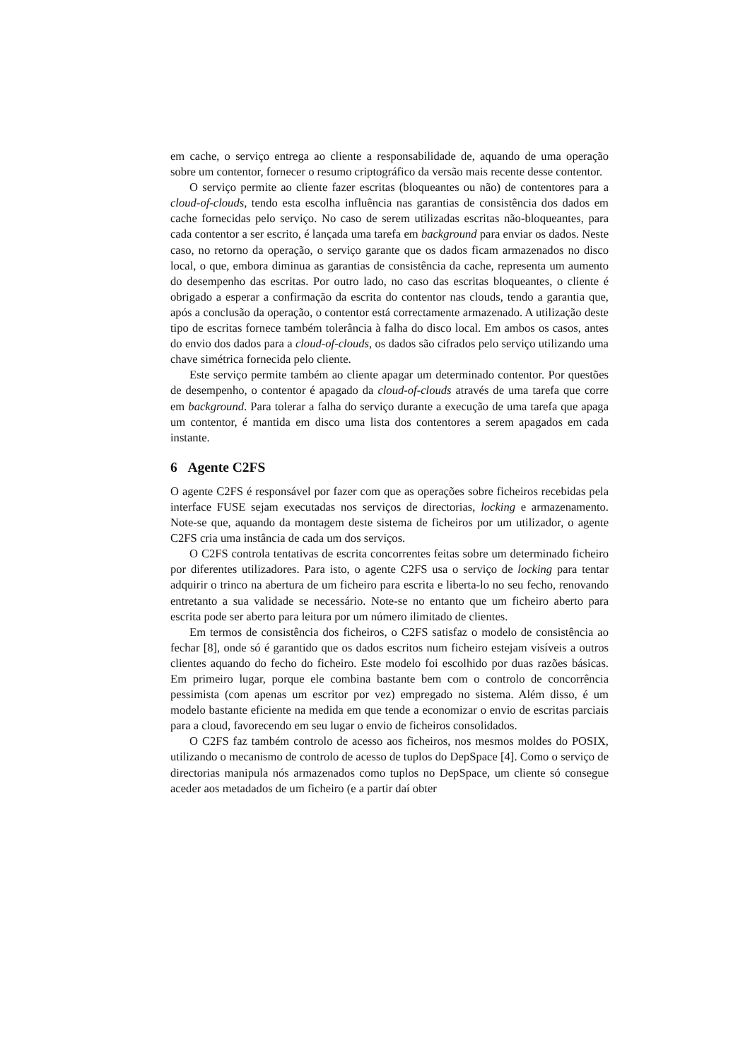em cache, o serviço entrega ao cliente a responsabilidade de, aquando de uma operação sobre um contentor, fornecer o resumo criptográfico da versão mais recente desse contentor.
O serviço permite ao cliente fazer escritas (bloqueantes ou não) de contentores para a cloud-of-clouds, tendo esta escolha influência nas garantias de consistência dos dados em cache fornecidas pelo serviço. No caso de serem utilizadas escritas não-bloqueantes, para cada contentor a ser escrito, é lançada uma tarefa em background para enviar os dados. Neste caso, no retorno da operação, o serviço garante que os dados ficam armazenados no disco local, o que, embora diminua as garantias de consistência da cache, representa um aumento do desempenho das escritas. Por outro lado, no caso das escritas bloqueantes, o cliente é obrigado a esperar a confirmação da escrita do contentor nas clouds, tendo a garantia que, após a conclusão da operação, o contentor está correctamente armazenado. A utilização deste tipo de escritas fornece também tolerância à falha do disco local. Em ambos os casos, antes do envio dos dados para a cloud-of-clouds, os dados são cifrados pelo serviço utilizando uma chave simétrica fornecida pelo cliente.
Este serviço permite também ao cliente apagar um determinado contentor. Por questões de desempenho, o contentor é apagado da cloud-of-clouds através de uma tarefa que corre em background. Para tolerar a falha do serviço durante a execução de uma tarefa que apaga um contentor, é mantida em disco uma lista dos contentores a serem apagados em cada instante.
6 Agente C2FS
O agente C2FS é responsável por fazer com que as operações sobre ficheiros recebidas pela interface FUSE sejam executadas nos serviços de directorias, locking e armazenamento. Note-se que, aquando da montagem deste sistema de ficheiros por um utilizador, o agente C2FS cria uma instância de cada um dos serviços.
O C2FS controla tentativas de escrita concorrentes feitas sobre um determinado ficheiro por diferentes utilizadores. Para isto, o agente C2FS usa o serviço de locking para tentar adquirir o trinco na abertura de um ficheiro para escrita e liberta-lo no seu fecho, renovando entretanto a sua validade se necessário. Note-se no entanto que um ficheiro aberto para escrita pode ser aberto para leitura por um número ilimitado de clientes.
Em termos de consistência dos ficheiros, o C2FS satisfaz o modelo de consistência ao fechar [8], onde só é garantido que os dados escritos num ficheiro estejam visíveis a outros clientes aquando do fecho do ficheiro. Este modelo foi escolhido por duas razões básicas. Em primeiro lugar, porque ele combina bastante bem com o controlo de concorrência pessimista (com apenas um escritor por vez) empregado no sistema. Além disso, é um modelo bastante eficiente na medida em que tende a economizar o envio de escritas parciais para a cloud, favorecendo em seu lugar o envio de ficheiros consolidados.
O C2FS faz também controlo de acesso aos ficheiros, nos mesmos moldes do POSIX, utilizando o mecanismo de controlo de acesso de tuplos do DepSpace [4]. Como o serviço de directorias manipula nós armazenados como tuplos no DepSpace, um cliente só consegue aceder aos metadados de um ficheiro (e a partir daí obter